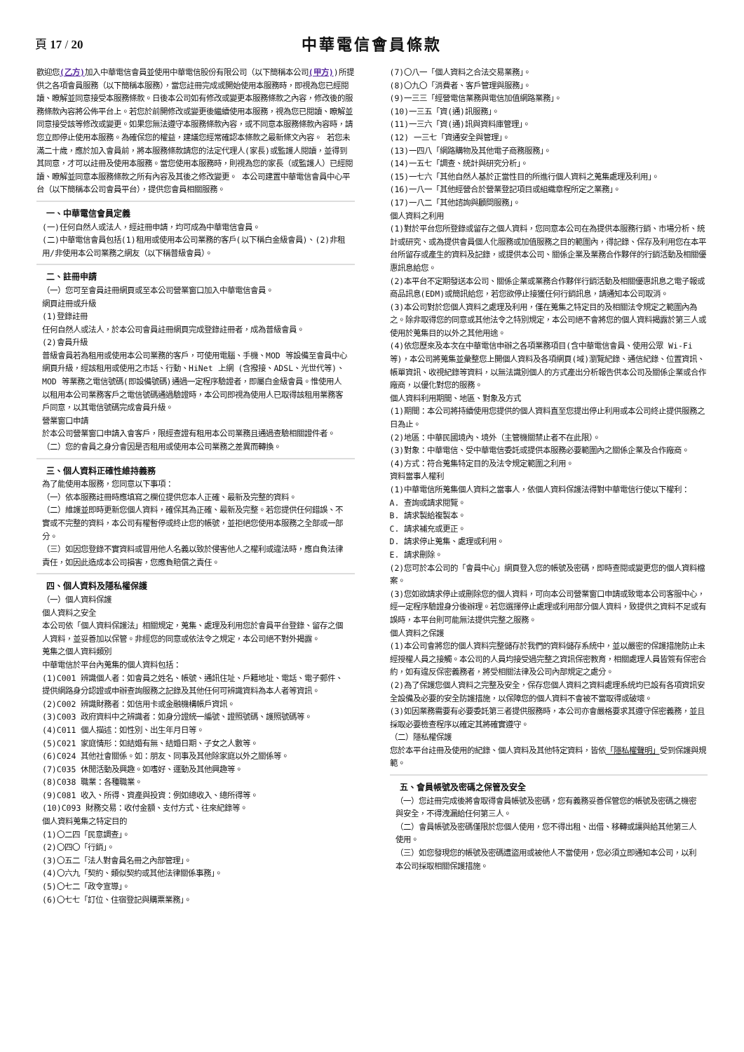頁 17 / 20
中華電信會員條款
歡迎您(乙方) 加入中華電信會員並使用中華電信股份有限公司（以下簡稱本公司(甲方))所提供之各項會員服務（以下簡稱本服務），當您註冊完成或開始使用本服務時，即視為您已經閱讀、瞭解並同意接受本服務條款。日後本公司如有修改或變更本服務條款之內容，修改後的服務條款內容將公佈平台上。若您於前開修改或變更後繼續使用本服務，視為您已閱讀、瞭解並同意接受該等修改或變更。如果您無法遵守本服務條款內容，或不同意本服務條款內容時，請您立即停止使用本服務。為確保您的權益，建議您經常確認本條款之最新條文內容。 若您未滿二十歲，應於加入會員前，將本服務條款請您的法定代理人(家長)或監護人閱讀，並得到其同意，才可以註冊及使用本服務。當您使用本服務時，則視為您的家長（或監護人）已經閱讀、瞭解並同意本服務條款之所有內容及其後之修改變更。 本公司建置中華電信會員中心平台（以下簡稱本公司會員平台），提供您會員相關服務。
一、中華電信會員定義
(一)任何自然人或法人，經註冊申請，均可成為中華電信會員。
(二)中華電信會員包括(1)租用或使用本公司業務的客戶(以下稱白金級會員)、(2)非租用/非使用本公司業務之網友（以下稱普級會員）。
二、註冊申請
（一）您可至會員註冊網頁或至本公司營業窗口加入中華電信會員。
網頁註冊或升級
(1)登錄註冊
任何自然人或法人，於本公司會員註冊網頁完成登錄註冊者，成為普級會員。
(2)會員升級
普級會員若為租用或使用本公司業務的客戶，可使用電腦、手機、MOD 等設備至會員中心網頁升級，經該租用或使用之市話、行動、HiNet 上網 (含撥接、ADSL、光世代等)、MOD 等業務之電信號碼(即設備號碼)通過一定程序驗證者，即屬白金級會員。惟使用人以租用本公司業務客戶之電信號碼通過驗證時，本公司即視為使用人已取得該租用業務客戶同意，以其電信號碼完成會員升級。
營業窗口申請
於本公司營業窗口申請入會客戶，限經查證有租用本公司業務且通過查驗相關證件者。
（二）您的會員之身分會因是否租用或使用本公司業務之差異而轉換。
三、個人資料正確性維持義務
為了能使用本服務，您同意以下事項：
（一）依本服務註冊時應填寫之欄位提供您本人正確、最新及完整的資料。
（二）維護並即時更新您個人資料，確保其為正確、最新及完整。若您提供任何錯誤、不實或不完整的資料，本公司有權暫停或終止您的帳號，並拒絕您使用本服務之全部或一部分。
（三）如因您登錄不實資料或冒用他人名義以致於侵害他人之權利或違法時，應自負法律責任，如因此造成本公司損害，您應負賠償之責任。
四、個人資料及隱私權保護
（一）個人資料保護
個人資料之安全
本公司依「個人資料保護法」相關規定，蒐集、處理及利用您於會員平台登錄、留存之個人資料，並妥善加以保管。非經您的同意或依法令之規定，本公司絕不對外揭露。
蒐集之個人資料類別
中華電信於平台內蒐集的個人資料包括：
(1)C001 辨識個人者：如會員之姓名、帳號、通訊住址、戶籍地址、電話、電子郵件、提供網路身分認證或申辦查詢服務之記錄及其他任何可辨識資料為本人者等資訊。
(2)C002 辨識財務者：如信用卡或金融機構帳戶資訊。
(3)C003 政府資料中之辨識者：如身分證統一編號、證照號碼、護照號碼等。
(4)C011 個人描述：如性別、出生年月日等。
(5)C021 家庭情形：如結婚有無、結婚日期、子女之人數等。
(6)C024 其他社會關係。如：朋友、同事及其他除家庭以外之關係等。
(7)C035 休閒活動及興趣。如嗜好、運動及其他興趣等。
(8)C038 職業：各種職業。
(9)C081 收入、所得、資產與投資：例如總收入、總所得等。
(10)C093 財務交易：收付金額、支付方式、往來紀錄等。
個人資料蒐集之特定目的
(1)〇二四「民意調查」。
(2)〇四〇「行銷」。
(3)〇五二「法人對會員名冊之內部管理」。
(4)〇六九「契約、類似契約或其他法律關係事務」。
(5)〇七二「政令宣導」。
(6)〇七七「訂位、住宿登記與購票業務」。
(7)〇八一「個人資料之合法交易業務」。
(8)〇九〇「消費者、客戶管理與服務」。
(9)一三三「經營電信業務與電信加值網路業務」。
(10)一三五「資(通)訊服務」。
(11)一三六「資(通)訊與資料庫管理」。
(12) 一三七「資通安全與管理」。
(13)一四八「網路購物及其他電子商務服務」。
(14)一五七「調查、統計與研究分析」。
(15)一七六「其他自然人基於正當性目的所進行個人資料之蒐集處理及利用」。
(16)一八一「其他經營合於營業登記項目或組織章程所定之業務」。
(17)一八二「其他諮詢與顧問服務」。
個人資料之利用
(1)對於平台您所登錄或留存之個人資料，您同意本公司在為提供本服務行銷、市場分析、統計或研究、或為提供會員個人化服務或加值服務之目的範圍內，得記錄、保存及利用您在本平台所留存或產生的資料及記錄，或提供本公司、關係企業及業務合作夥伴的行銷活動及相關優惠訊息給您。
(2)本平台不定期發送本公司、關係企業或業務合作夥伴行銷活動及相關優惠訊息之電子報或商品訊息(EDM)或簡訊給您，若您欲停止接獲任何行銷訊息，請通知本公司取消。
(3)本公司對於您個人資料之處理及利用，僅在蒐集之特定目的及相關法令規定之範圍內為之。除非取得您的同意或其他法令之特別規定，本公司絕不會將您的個人資料揭露於第三人或使用於蒐集目的以外之其他用途。
(4)依您歷來及本次在中華電信申辦之各項業務項目(含中華電信會員、使用公眾 Wi-Fi 等)，本公司將蒐集並彙整您上開個人資料及各項網頁(域)瀏覽紀錄、通信紀錄、位置資訊、帳單資訊、收視紀錄等資料，以無法識別個人的方式產出分析報告供本公司及關係企業或合作廠商，以優化對您的服務。
個人資料利用期間、地區、對象及方式
(1)期間：本公司將持續使用您提供的個人資料直至您提出停止利用或本公司終止提供服務之日為止。
(2)地區：中華民國境內、境外（主管機關禁止者不在此限）。
(3)對象：中華電信、受中華電信委託或提供本服務必要範圍內之關係企業及合作廠商。
(4)方式：符合蒐集特定目的及法令規定範圍之利用。
資料當事人權利
(1)中華電信所蒐集個人資料之當事人，依個人資料保護法得對中華電信行使以下權利：
A. 查詢或請求閱覽。
B. 請求製給複製本。
C. 請求補充或更正。
D. 請求停止蒐集、處理或利用。
E. 請求刪除。
(2)您可於本公司的「會員中心」網頁登入您的帳號及密碼，即時查閱或變更您的個人資料檔案。
(3)您如欲請求停止或刪除您的個人資料，可向本公司營業窗口申請或致電本公司客服中心，經一定程序驗證身分後辦理。若您選擇停止處理或利用部分個人資料，致提供之資料不足或有誤時，本平台則可能無法提供完整之服務。
個人資料之保護
(1)本公司會將您的個人資料完整儲存於我們的資料儲存系統中，並以嚴密的保護措施防止未經授權人員之接觸。本公司的人員均接受過完整之資訊保密教育，相關處理人員皆簽有保密合約，如有違反保密義務者，將受相關法律及公司內部規定之處分。
(2)為了保護您個人資料之完整及安全，保存您個人資料之資料處理系統均已設有各項資訊安全設備及必要的安全防護措施，以保障您的個人資料不會被不當取得或破壞。
(3)如因業務需要有必要委託第三者提供服務時，本公司亦會嚴格要求其遵守保密義務，並且採取必要檢查程序以確定其將確實遵守。
（二）隱私權保護
您於本平台註冊及使用的紀錄、個人資料及其他特定資料，皆依「隱私權聲明」受到保護與規範。
五、會員帳號及密碼之保管及安全
（一）您註冊完成後將會取得會員帳號及密碼，您有義務妥善保管您的帳號及密碼之機密與安全，不得洩漏給任何第三人。
（二）會員帳號及密碼僅限於您個人使用，您不得出租、出借、移轉或讓與給其他第三人使用。
（三）如您發現您的帳號及密碼遭盜用或被他人不當使用，您必須立即通知本公司，以利本公司採取相關保護措施。